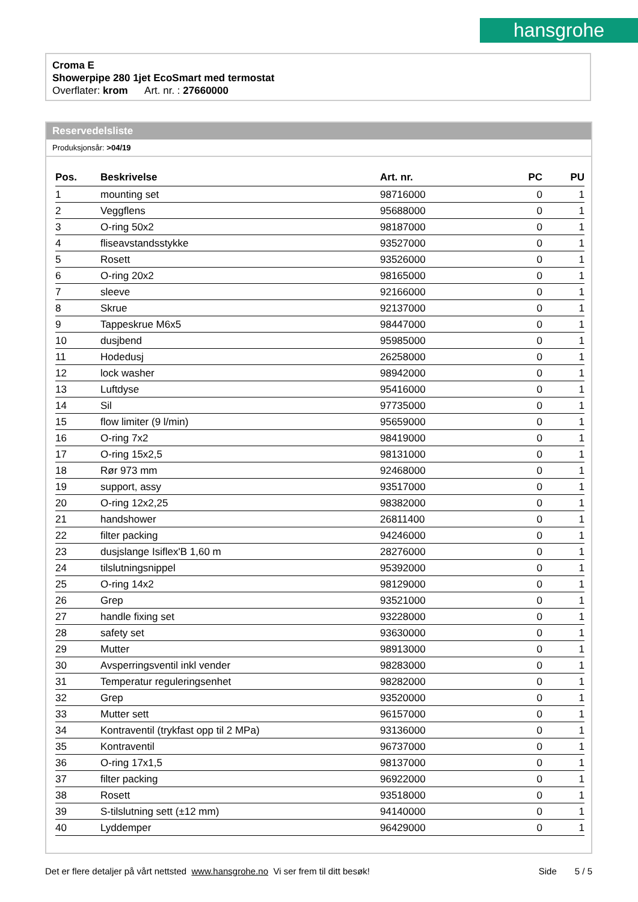hansgrohe
Croma E
Showerpipe 280 1jet EcoSmart med termostat
Overflater: krom Art. nr. : 27660000
Reservedelsliste
Produksjonsår: >04/19
| Pos. | Beskrivelse | Art. nr. | PC | PU |
| --- | --- | --- | --- | --- |
| 1 | mounting set | 98716000 | 0 | 1 |
| 2 | Veggflens | 95688000 | 0 | 1 |
| 3 | O-ring 50x2 | 98187000 | 0 | 1 |
| 4 | fliseavstandsstykke | 93527000 | 0 | 1 |
| 5 | Rosett | 93526000 | 0 | 1 |
| 6 | O-ring 20x2 | 98165000 | 0 | 1 |
| 7 | sleeve | 92166000 | 0 | 1 |
| 8 | Skrue | 92137000 | 0 | 1 |
| 9 | Tappeskrue M6x5 | 98447000 | 0 | 1 |
| 10 | dusjbend | 95985000 | 0 | 1 |
| 11 | Hodedusj | 26258000 | 0 | 1 |
| 12 | lock washer | 98942000 | 0 | 1 |
| 13 | Luftdyse | 95416000 | 0 | 1 |
| 14 | Sil | 97735000 | 0 | 1 |
| 15 | flow limiter (9 l/min) | 95659000 | 0 | 1 |
| 16 | O-ring 7x2 | 98419000 | 0 | 1 |
| 17 | O-ring 15x2,5 | 98131000 | 0 | 1 |
| 18 | Rør 973 mm | 92468000 | 0 | 1 |
| 19 | support, assy | 93517000 | 0 | 1 |
| 20 | O-ring 12x2,25 | 98382000 | 0 | 1 |
| 21 | handshower | 26811400 | 0 | 1 |
| 22 | filter packing | 94246000 | 0 | 1 |
| 23 | dusjslange Isiflex'B 1,60 m | 28276000 | 0 | 1 |
| 24 | tilslutningsnippel | 95392000 | 0 | 1 |
| 25 | O-ring 14x2 | 98129000 | 0 | 1 |
| 26 | Grep | 93521000 | 0 | 1 |
| 27 | handle fixing set | 93228000 | 0 | 1 |
| 28 | safety set | 93630000 | 0 | 1 |
| 29 | Mutter | 98913000 | 0 | 1 |
| 30 | Avsperringsventil inkl vender | 98283000 | 0 | 1 |
| 31 | Temperatur reguleringsenhet | 98282000 | 0 | 1 |
| 32 | Grep | 93520000 | 0 | 1 |
| 33 | Mutter sett | 96157000 | 0 | 1 |
| 34 | Kontraventil (trykfast opp til 2 MPa) | 93136000 | 0 | 1 |
| 35 | Kontraventil | 96737000 | 0 | 1 |
| 36 | O-ring 17x1,5 | 98137000 | 0 | 1 |
| 37 | filter packing | 96922000 | 0 | 1 |
| 38 | Rosett | 93518000 | 0 | 1 |
| 39 | S-tilslutning sett (±12 mm) | 94140000 | 0 | 1 |
| 40 | Lyddemper | 96429000 | 0 | 1 |
Det er flere detaljer på vårt nettsted www.hansgrohe.no Vi ser frem til ditt besøk! Side 5 / 5